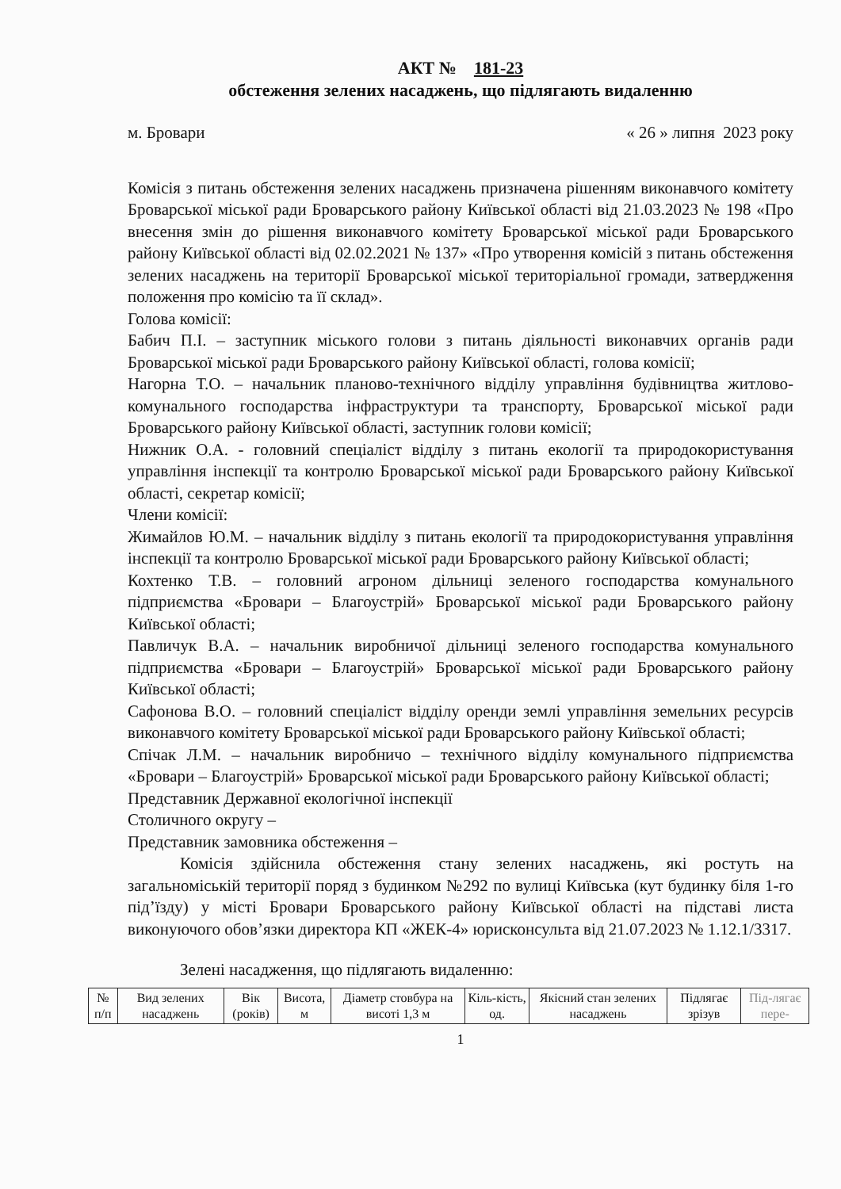АКТ № 181-23
обстеження зелених насаджень, що підлягають видаленню
м. Бровари « 26 » липня 2023 року
Комісія з питань обстеження зелених насаджень призначена рішенням виконавчого комітету Броварської міської ради Броварського району Київської області від 21.03.2023 № 198 «Про внесення змін до рішення виконавчого комітету Броварської міської ради Броварського району Київської області від 02.02.2021 № 137» «Про утворення комісій з питань обстеження зелених насаджень на території Броварської міської територіальної громади, затвердження положення про комісію та її склад».
Голова комісії:
Бабич П.І. – заступник міського голови з питань діяльності виконавчих органів ради Броварської міської ради Броварського району Київської області, голова комісії;
Нагорна Т.О. – начальник планово-технічного відділу управління будівництва житлово-комунального господарства інфраструктури та транспорту, Броварської міської ради Броварського району Київської області, заступник голови комісії;
Нижник О.А. - головний спеціаліст відділу з питань екології та природокористування управління інспекції та контролю Броварської міської ради Броварського району Київської області, секретар комісії;
Члени комісії:
Жимайлов Ю.М. – начальник відділу з питань екології та природокористування управління інспекції та контролю Броварської міської ради Броварського району Київської області;
Кохтенко Т.В. – головний агроном дільниці зеленого господарства комунального підприємства «Бровари – Благоустрій» Броварської міської ради Броварського району Київської області;
Павличук В.А. – начальник виробничої дільниці зеленого господарства комунального підприємства «Бровари – Благоустрій» Броварської міської ради Броварського району Київської області;
Сафонова В.О. – головний спеціаліст відділу оренди землі управління земельних ресурсів виконавчого комітету Броварської міської ради Броварського району Київської області;
Спічак Л.М. – начальник виробничо – технічного відділу комунального підприємства «Бровари – Благоустрій» Броварської міської ради Броварського району Київської області;
Представник Державної екологічної інспекції
Столичного округу –
Представник замовника обстеження –
Комісія здійснила обстеження стану зелених насаджень, які ростуть на загальноміській території поряд з будинком №292 по вулиці Київська (кут будинку біля 1-го під’їзду) у місті Бровари Броварського району Київської області на підставі листа виконуючого обов’язки директора КП «ЖЕК-4» юрисконсульта від 21.07.2023 № 1.12.1/3317.
Зелені насадження, що підлягають видаленню:
| № п/п | Вид зелених насаджень | Вік (років) | Висота, м | Діаметр стовбура на висоті 1,3 м | Кіль-кість, од. | Якісний стан зелених насаджень | Підлягає зрізув | Під-лягає пере- |
1